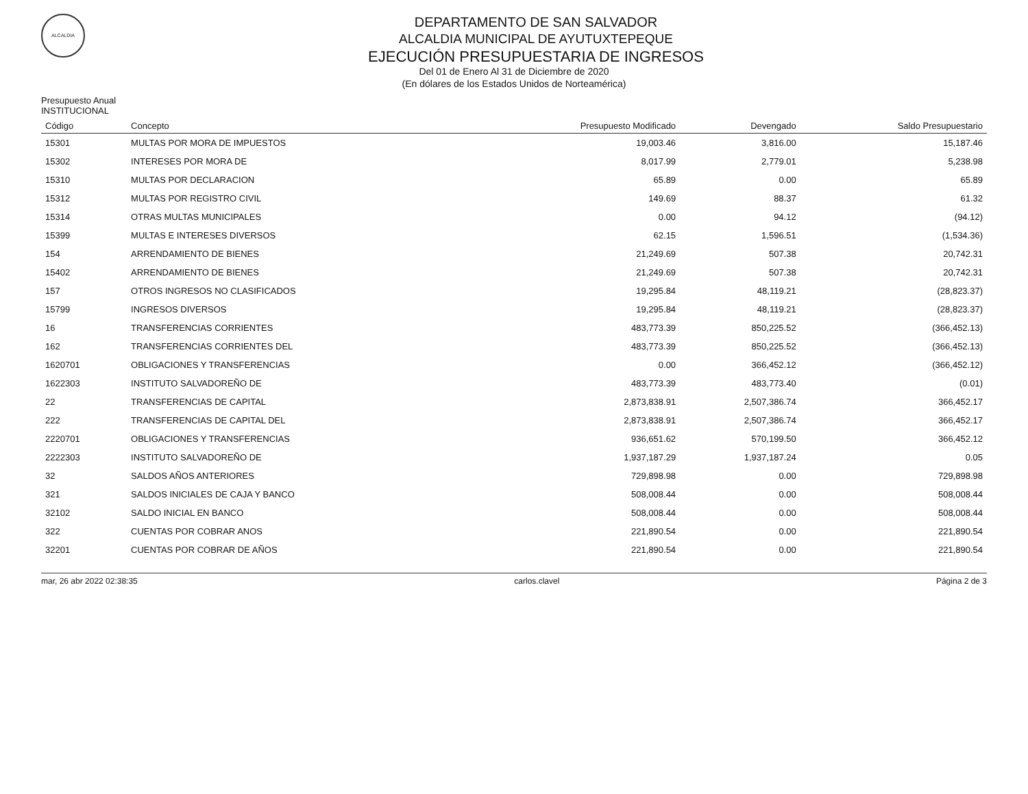ALCALDIA
DEPARTAMENTO DE SAN SALVADOR
ALCALDIA MUNICIPAL DE AYUTUXTEPEQUE
EJECUCIÓN PRESUPUESTARIA DE INGRESOS
Del 01 de Enero Al 31 de Diciembre de 2020
(En dólares de los Estados Unidos de Norteamérica)
Presupuesto Anual
INSTITUCIONAL
| Código | Concepto | Presupuesto Modificado | Devengado | Saldo Presupuestario |
| --- | --- | --- | --- | --- |
| 15301 | MULTAS POR MORA DE IMPUESTOS | 19,003.46 | 3,816.00 | 15,187.46 |
| 15302 | INTERESES POR MORA DE | 8,017.99 | 2,779.01 | 5,238.98 |
| 15310 | MULTAS POR DECLARACION | 65.89 | 0.00 | 65.89 |
| 15312 | MULTAS POR REGISTRO CIVIL | 149.69 | 88.37 | 61.32 |
| 15314 | OTRAS MULTAS MUNICIPALES | 0.00 | 94.12 | (94.12) |
| 15399 | MULTAS E INTERESES DIVERSOS | 62.15 | 1,596.51 | (1,534.36) |
| 154 | ARRENDAMIENTO DE BIENES | 21,249.69 | 507.38 | 20,742.31 |
| 15402 | ARRENDAMIENTO DE BIENES | 21,249.69 | 507.38 | 20,742.31 |
| 157 | OTROS INGRESOS NO CLASIFICADOS | 19,295.84 | 48,119.21 | (28,823.37) |
| 15799 | INGRESOS DIVERSOS | 19,295.84 | 48,119.21 | (28,823.37) |
| 16 | TRANSFERENCIAS CORRIENTES | 483,773.39 | 850,225.52 | (366,452.13) |
| 162 | TRANSFERENCIAS CORRIENTES DEL | 483,773.39 | 850,225.52 | (366,452.13) |
| 1620701 | OBLIGACIONES Y TRANSFERENCIAS | 0.00 | 366,452.12 | (366,452.12) |
| 1622303 | INSTITUTO SALVADOREÑO DE | 483,773.39 | 483,773.40 | (0.01) |
| 22 | TRANSFERENCIAS DE CAPITAL | 2,873,838.91 | 2,507,386.74 | 366,452.17 |
| 222 | TRANSFERENCIAS DE CAPITAL DEL | 2,873,838.91 | 2,507,386.74 | 366,452.17 |
| 2220701 | OBLIGACIONES Y TRANSFERENCIAS | 936,651.62 | 570,199.50 | 366,452.12 |
| 2222303 | INSTITUTO SALVADOREÑO DE | 1,937,187.29 | 1,937,187.24 | 0.05 |
| 32 | SALDOS AÑOS ANTERIORES | 729,898.98 | 0.00 | 729,898.98 |
| 321 | SALDOS INICIALES DE CAJA Y BANCO | 508,008.44 | 0.00 | 508,008.44 |
| 32102 | SALDO INICIAL EN BANCO | 508,008.44 | 0.00 | 508,008.44 |
| 322 | CUENTAS POR COBRAR ANOS | 221,890.54 | 0.00 | 221,890.54 |
| 32201 | CUENTAS POR COBRAR DE AÑOS | 221,890.54 | 0.00 | 221,890.54 |
mar, 26 abr 2022 02:38:35 carlos.clavel Página 2 de 3